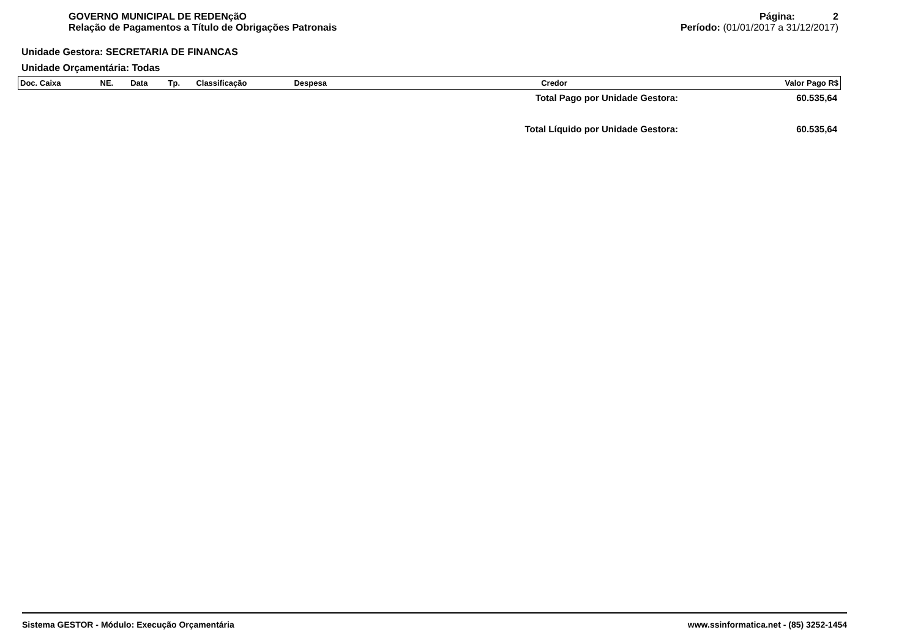GOVERNO MUNICIPAL DE REDENçãO
Relação de Pagamentos a Título de Obrigações Patronais
Página: 2
Período: (01/01/2017 a 31/12/2017)
Unidade Gestora: SECRETARIA DE FINANCAS
Unidade Orçamentária: Todas
| Doc. Caixa | NE. | Data | Tp. | Classificação | Despesa | Credor | Valor Pago R$ |
| --- | --- | --- | --- | --- | --- | --- | --- |
Total Pago por Unidade Gestora: 60.535,64
Total Líquido por Unidade Gestora: 60.535,64
Sistema GESTOR - Módulo: Execução Orçamentária www.ssinformatica.net - (85) 3252-1454